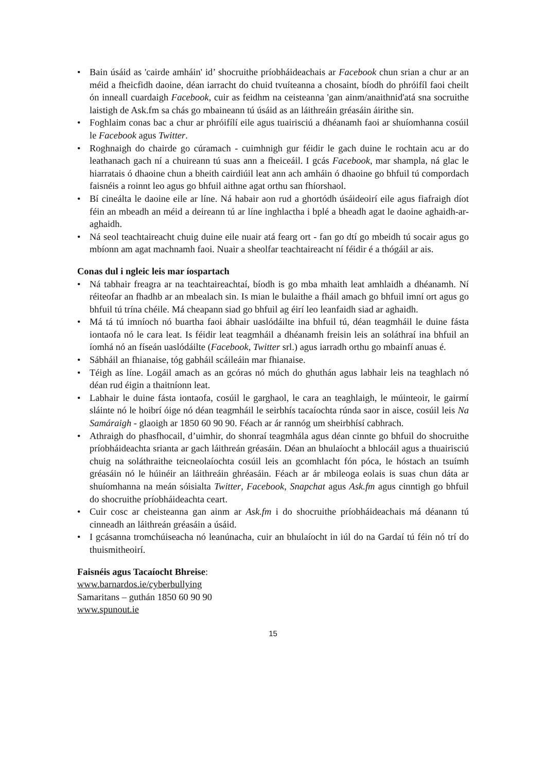• Bain úsáid as 'cairde amháin' id’ shocruithe príobháideachais ar Facebook chun srian a chur ar an méid a fheicfidh daoine, déan iarracht do chuid tvuíteanna a chosaint, bíodh do phróifíl faoi cheilt ón inneall cuardaigh Facebook, cuir as feidhm na ceisteanna 'gan ainm/anaithnid'atá sna socruithe laistigh de Ask.fm sa chás go mbaineann tú úsáid as an láithreáin gréasáin áirithe sin.
• Foghlaim conas bac a chur ar phróifílí eile agus tuairisciú a dhéanamh faoi ar shuíomhanna cosúil le Facebook agus Twitter.
• Roghnaigh do chairde go cúramach - cuimhnigh gur féidir le gach duine le rochtain acu ar do leathanach gach ní a chuireann tú suas ann a fheiceáil. I gcás Facebook, mar shampla, ná glac le hiarratais ó dhaoine chun a bheith cairdiúil leat ann ach amháin ó dhaoine go bhfuil tú compordach faisnéis a roinnt leo agus go bhfuil aithne agat orthu san fhíorshaol.
• Bí cineálta le daoine eile ar líne. Ná habair aon rud a ghortódh úsáideoirí eile agus fiafraigh díot féin an mbeadh an méid a deireann tú ar líne inghlactha i bplé a bheadh agat le daoine aghaidh-ar-aghaidh.
• Ná seol teachtaireacht chuig duine eile nuair atá fearg ort - fan go dtí go mbeidh tú socair agus go mbíonn am agat machnamh faoi. Nuair a sheolfar teachtaireacht ní féidir é a thógáil ar ais.
Conas dul i ngleic leis mar íospartach
• Ná tabhair freagra ar na teachtaireachtaí, bíodh is go mba mhaith leat amhlaidh a dhéanamh. Ní réiteofar an fhadhb ar an mbealach sin. Is mian le bulaithe a fháil amach go bhfuil imní ort agus go bhfuil tú trína chéile. Má cheapann siad go bhfuil ag éirí leo leanfaidh siad ar aghaidh.
• Má tá tú imníoch nó buartha faoi ábhair uaslódáilte ina bhfuil tú, déan teagmháil le duine fásta iontaofa nó le cara leat. Is féidir leat teagmháil a dhéanamh freisin leis an soláthraí ina bhfuil an íomhá nó an físeán uaslódáilte (Facebook, Twitter srl.) agus iarradh orthu go mbainfí anuas é.
• Sábháil an fhianaise, tóg gabháil scáileáin mar fhianaise.
• Téigh as líne. Logáil amach as an gcóras nó múch do ghuthán agus labhair leis na teaghlach nó déan rud éigin a thaitníonn leat.
• Labhair le duine fásta iontaofa, cosúil le garghaol, le cara an teaghlaigh, le múinteoir, le gairmí sláinte nó le hoibrí óige nó déan teagmháil le seirbhís tacaíochta rúnda saor in aisce, cosúil leis Na Samáraigh - glaoigh ar 1850 60 90 90. Féach ar ár rannóg um sheirbhísí cabhrach.
• Athraigh do phasfhocail, d’uimhir, do shonraí teagmhála agus déan cinnte go bhfuil do shocruithe príobháideachta srianta ar gach láithreán gréasáin. Déan an bhulaíocht a bhlocáil agus a thuairisciú chuig na soláthraithe teicneolaíochta cosúil leis an gcomhlacht fón póca, le hóstach an tsuímh gréasáin nó le húinéir an láithreáin ghréasáin. Féach ar ár mbileoga eolais is suas chun dáta ar shuíomhanna na meán sóisialta Twitter, Facebook, Snapchat agus Ask.fm agus cinntigh go bhfuil do shocruithe príobháideachta ceart.
• Cuir cosc ar cheisteanna gan ainm ar Ask.fm i do shocruithe príobháideachais má déanann tú cinneadh an láithreán gréasáin a úsáid.
• I gcásanna tromchúiseacha nó leanúnacha, cuir an bhulaíocht in iúl do na Gardaí tú féin nó trí do thuismitheoirí.
Faisnéis agus Tacaíocht Bhreise:
www.barnardos.ie/cyberbullying
Samaritans – guthán 1850 60 90 90
www.spunout.ie
15